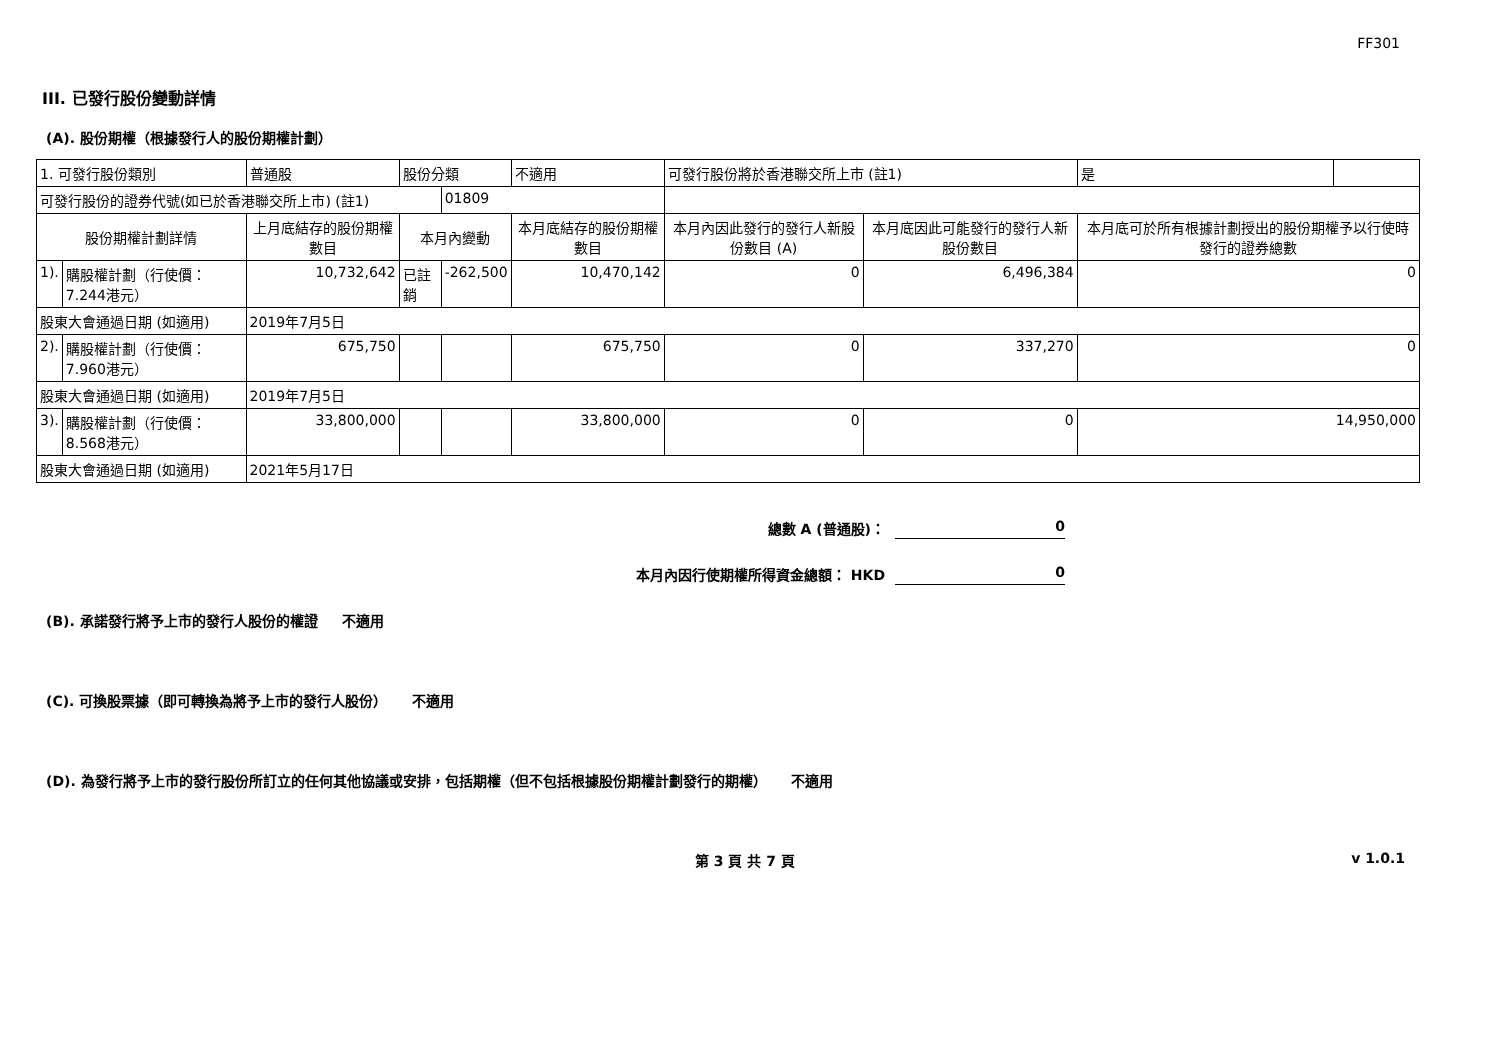FF301
III. 已發行股份變動詳情
(A). 股份期權（根據發行人的股份期權計劃）
| 1. 可發行股份類別 | | 普通股 | 股份分類 | | 不適用 | 可發行股份將於香港聯交所上市 (註1) | | 是 | |
| 可發行股份的證券代號(如已於香港聯交所上市) (註1) | | | | 01809 | | | | | |
| 股份期權計劃詳情 | | 上月底結存的股份期權數目 | 本月內變動 | | 本月底結存的股份期權數目 | 本月內因此發行的發行人新股份數目 (A) | 本月底因此可能發行的發行人新股份數目 | 本月底可於所有根據計劃授出的股份期權予以行使時發行的證券總數 | |
| 1). | 購股權計劃（行使價：7.244港元） | 10,732,642 | 已註銷 | -262,500 | 10,470,142 | 0 | 6,496,384 | 0 | |
| 股東大會通過日期 (如適用) | | 2019年7月5日 | | | | | | | |
| 2). | 購股權計劃（行使價：7.960港元） | 675,750 | | | 675,750 | 0 | 337,270 | 0 | |
| 股東大會通過日期 (如適用) | | 2019年7月5日 | | | | | | | |
| 3). | 購股權計劃（行使價：8.568港元） | 33,800,000 | | | 33,800,000 | 0 | 0 | 14,950,000 | |
| 股東大會通過日期 (如適用) | | 2021年5月17日 | | | | | | | |
總數 A (普通股)： 0
本月內因行使期權所得資金總額： HKD 0
(B). 承諾發行將予上市的發行人股份的權證 不適用
(C). 可換股票據（即可轉換為將予上市的發行人股份） 不適用
(D). 為發行將予上市的發行股份所訂立的任何其他協議或安排，包括期權（但不包括根據股份期權計劃發行的期權） 不適用
第 3 頁 共 7 頁 v 1.0.1